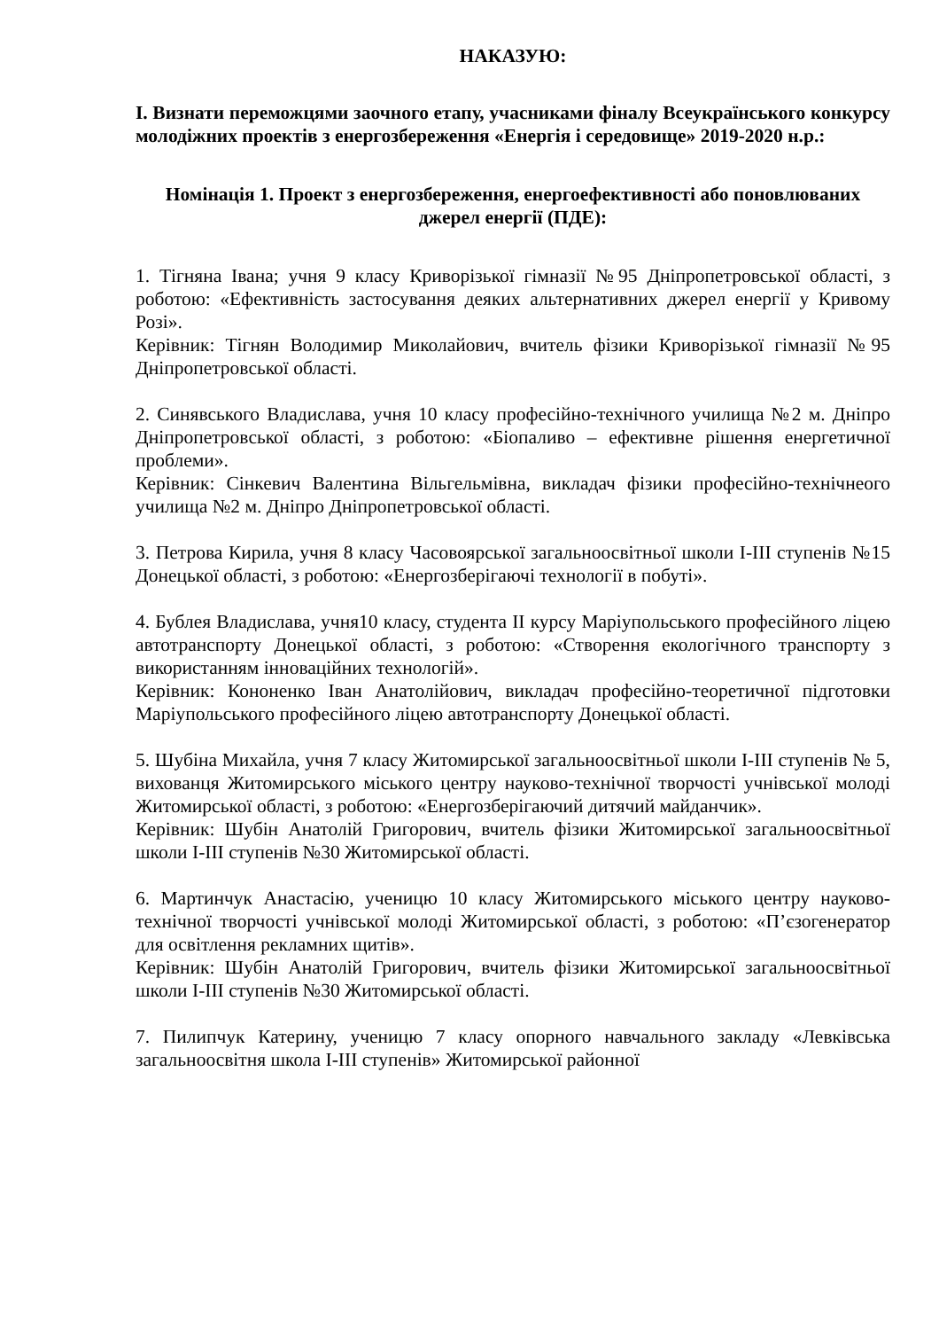НАКАЗУЮ:
І. Визнати переможцями заочного етапу, учасниками фіналу Всеукраїнського конкурсу молодіжних проектів з енергозбереження «Енергія і середовище» 2019-2020 н.р.:
Номінація 1. Проект з енергозбереження, енергоефективності або поновлюваних джерел енергії (ПДЕ):
1. Тігняна Івана; учня 9 класу Криворізької гімназії №95 Дніпропетровської області, з роботою: «Ефективність застосування деяких альтернативних джерел енергії у Кривому Розі».
Керівник: Тігнян Володимир Миколайович, вчитель фізики Криворізької гімназії №95 Дніпропетровської області.
2. Синявського Владислава, учня 10 класу професійно-технічного училища №2 м. Дніпро Дніпропетровської області, з роботою: «Біопаливо – ефективне рішення енергетичної проблеми».
Керівник: Сінкевич Валентина Вільгельмівна, викладач фізики професійно-технічнеого училища №2 м. Дніпро Дніпропетровської області.
3. Петрова Кирила, учня 8 класу Часовоярської загальноосвітньої школи І-ІІІ ступенів №15 Донецької області, з роботою: «Енергозберігаючі технології в побуті».
4. Бублея Владислава, учня10 класу, студента ІІ курсу Маріупольського професійного ліцею автотранспорту Донецької області, з роботою: «Створення екологічного транспорту з використанням інноваційних технологій».
Керівник: Кононенко Іван Анатолійович, викладач професійно-теоретичної підготовки Маріупольського професійного ліцею автотранспорту Донецької області.
5. Шубіна Михайла, учня 7 класу Житомирської загальноосвітньої школи І-ІІІ ступенів № 5, вихованця Житомирського міського центру науково-технічної творчості учнівської молоді Житомирської області, з роботою: «Енергозберігаючий дитячий майданчик».
Керівник: Шубін Анатолій Григорович, вчитель фізики Житомирської загальноосвітньої школи І-ІІІ ступенів №30 Житомирської області.
6. Мартинчук Анастасію, ученицю 10 класу Житомирського міського центру науково-технічної творчості учнівської молоді Житомирської області, з роботою: «П’єзогенератор для освітлення рекламних щитів».
Керівник: Шубін Анатолій Григорович, вчитель фізики Житомирської загальноосвітньої школи І-ІІІ ступенів №30 Житомирської області.
7. Пилипчук Катерину, ученицю 7 класу опорного навчального закладу «Левківська загальноосвітня школа І-ІІІ ступенів» Житомирської районної